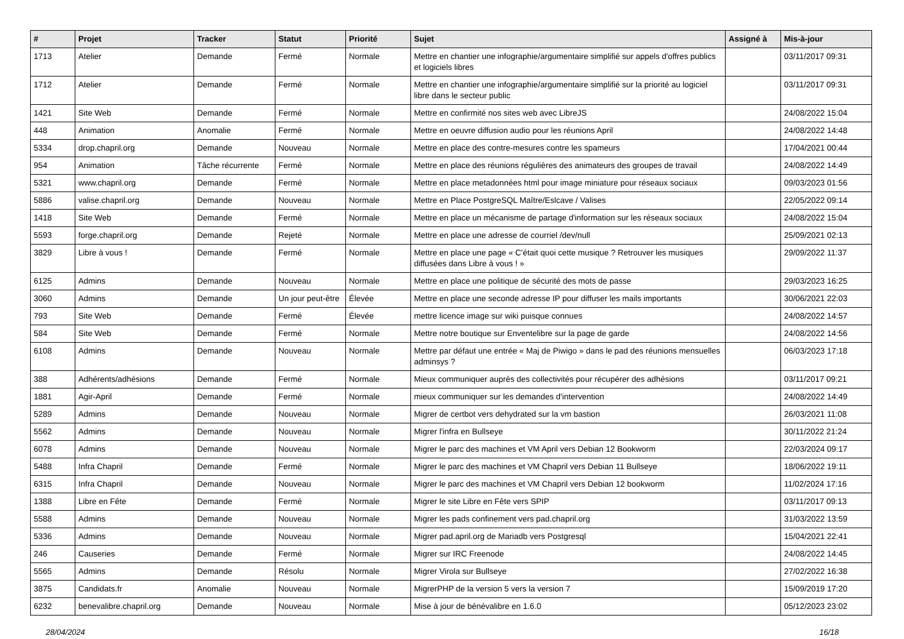| # | Projet | Tracker | Statut | Priorité | Sujet | Assigné à | Mis-à-jour |
| --- | --- | --- | --- | --- | --- | --- | --- |
| 1713 | Atelier | Demande | Fermé | Normale | Mettre en chantier une infographie/argumentaire simplifié sur appels d'offres publics et logiciels libres | | 03/11/2017 09:31 |
| 1712 | Atelier | Demande | Fermé | Normale | Mettre en chantier une infographie/argumentaire simplifié sur la priorité au logiciel libre dans le secteur public | | 03/11/2017 09:31 |
| 1421 | Site Web | Demande | Fermé | Normale | Mettre en confirmité nos sites web avec LibreJS | | 24/08/2022 15:04 |
| 448 | Animation | Anomalie | Fermé | Normale | Mettre en oeuvre diffusion audio pour les réunions April | | 24/08/2022 14:48 |
| 5334 | drop.chapril.org | Demande | Nouveau | Normale | Mettre en place des contre-mesures contre les spameurs | | 17/04/2021 00:44 |
| 954 | Animation | Tâche récurrente | Fermé | Normale | Mettre en place des réunions régulières des animateurs des groupes de travail | | 24/08/2022 14:49 |
| 5321 | www.chapril.org | Demande | Fermé | Normale | Mettre en place metadonnées html pour image miniature pour réseaux sociaux | | 09/03/2023 01:56 |
| 5886 | valise.chapril.org | Demande | Nouveau | Normale | Mettre en Place PostgreSQL Maître/Eslcave / Valises | | 22/05/2022 09:14 |
| 1418 | Site Web | Demande | Fermé | Normale | Mettre en place un mécanisme de partage d'information sur les réseaux sociaux | | 24/08/2022 15:04 |
| 5593 | forge.chapril.org | Demande | Rejeté | Normale | Mettre en place une adresse de courriel /dev/null | | 25/09/2021 02:13 |
| 3829 | Libre à vous ! | Demande | Fermé | Normale | Mettre en place une page « C'était quoi cette musique ? Retrouver les musiques diffusées dans Libre à vous ! » | | 29/09/2022 11:37 |
| 6125 | Admins | Demande | Nouveau | Normale | Mettre en place une politique de sécurité des mots de passe | | 29/03/2023 16:25 |
| 3060 | Admins | Demande | Un jour peut-être | Élevée | Mettre en place une seconde adresse IP pour diffuser les mails importants | | 30/06/2021 22:03 |
| 793 | Site Web | Demande | Fermé | Élevée | mettre licence image sur wiki puisque connues | | 24/08/2022 14:57 |
| 584 | Site Web | Demande | Fermé | Normale | Mettre notre boutique sur Enventelibre sur la page de garde | | 24/08/2022 14:56 |
| 6108 | Admins | Demande | Nouveau | Normale | Mettre par défaut une entrée « Maj de Piwigo » dans le pad des réunions mensuelles adminsys ? | | 06/03/2023 17:18 |
| 388 | Adhérents/adhésions | Demande | Fermé | Normale | Mieux communiquer auprès des collectivités pour récupérer des adhésions | | 03/11/2017 09:21 |
| 1881 | Agir-April | Demande | Fermé | Normale | mieux communiquer sur les demandes d'intervention | | 24/08/2022 14:49 |
| 5289 | Admins | Demande | Nouveau | Normale | Migrer de certbot vers dehydrated sur la vm bastion | | 26/03/2021 11:08 |
| 5562 | Admins | Demande | Nouveau | Normale | Migrer l'infra en Bullseye | | 30/11/2022 21:24 |
| 6078 | Admins | Demande | Nouveau | Normale | Migrer le parc des machines et VM April vers Debian 12 Bookworm | | 22/03/2024 09:17 |
| 5488 | Infra Chapril | Demande | Fermé | Normale | Migrer le parc des machines et VM Chapril vers Debian 11 Bullseye | | 18/06/2022 19:11 |
| 6315 | Infra Chapril | Demande | Nouveau | Normale | Migrer le parc des machines et VM Chapril vers Debian 12 bookworm | | 11/02/2024 17:16 |
| 1388 | Libre en Fête | Demande | Fermé | Normale | Migrer le site Libre en Fête vers SPIP | | 03/11/2017 09:13 |
| 5588 | Admins | Demande | Nouveau | Normale | Migrer les pads confinement vers pad.chapril.org | | 31/03/2022 13:59 |
| 5336 | Admins | Demande | Nouveau | Normale | Migrer pad.april.org de Mariadb vers Postgresql | | 15/04/2021 22:41 |
| 246 | Causeries | Demande | Fermé | Normale | Migrer sur IRC Freenode | | 24/08/2022 14:45 |
| 5565 | Admins | Demande | Résolu | Normale | Migrer Virola sur Bullseye | | 27/02/2022 16:38 |
| 3875 | Candidats.fr | Anomalie | Nouveau | Normale | MigrerPHP de la version 5 vers la version 7 | | 15/09/2019 17:20 |
| 6232 | benevalibre.chapril.org | Demande | Nouveau | Normale | Mise à jour de bénévalibre en 1.6.0 | | 05/12/2023 23:02 |
28/04/2024 16/18